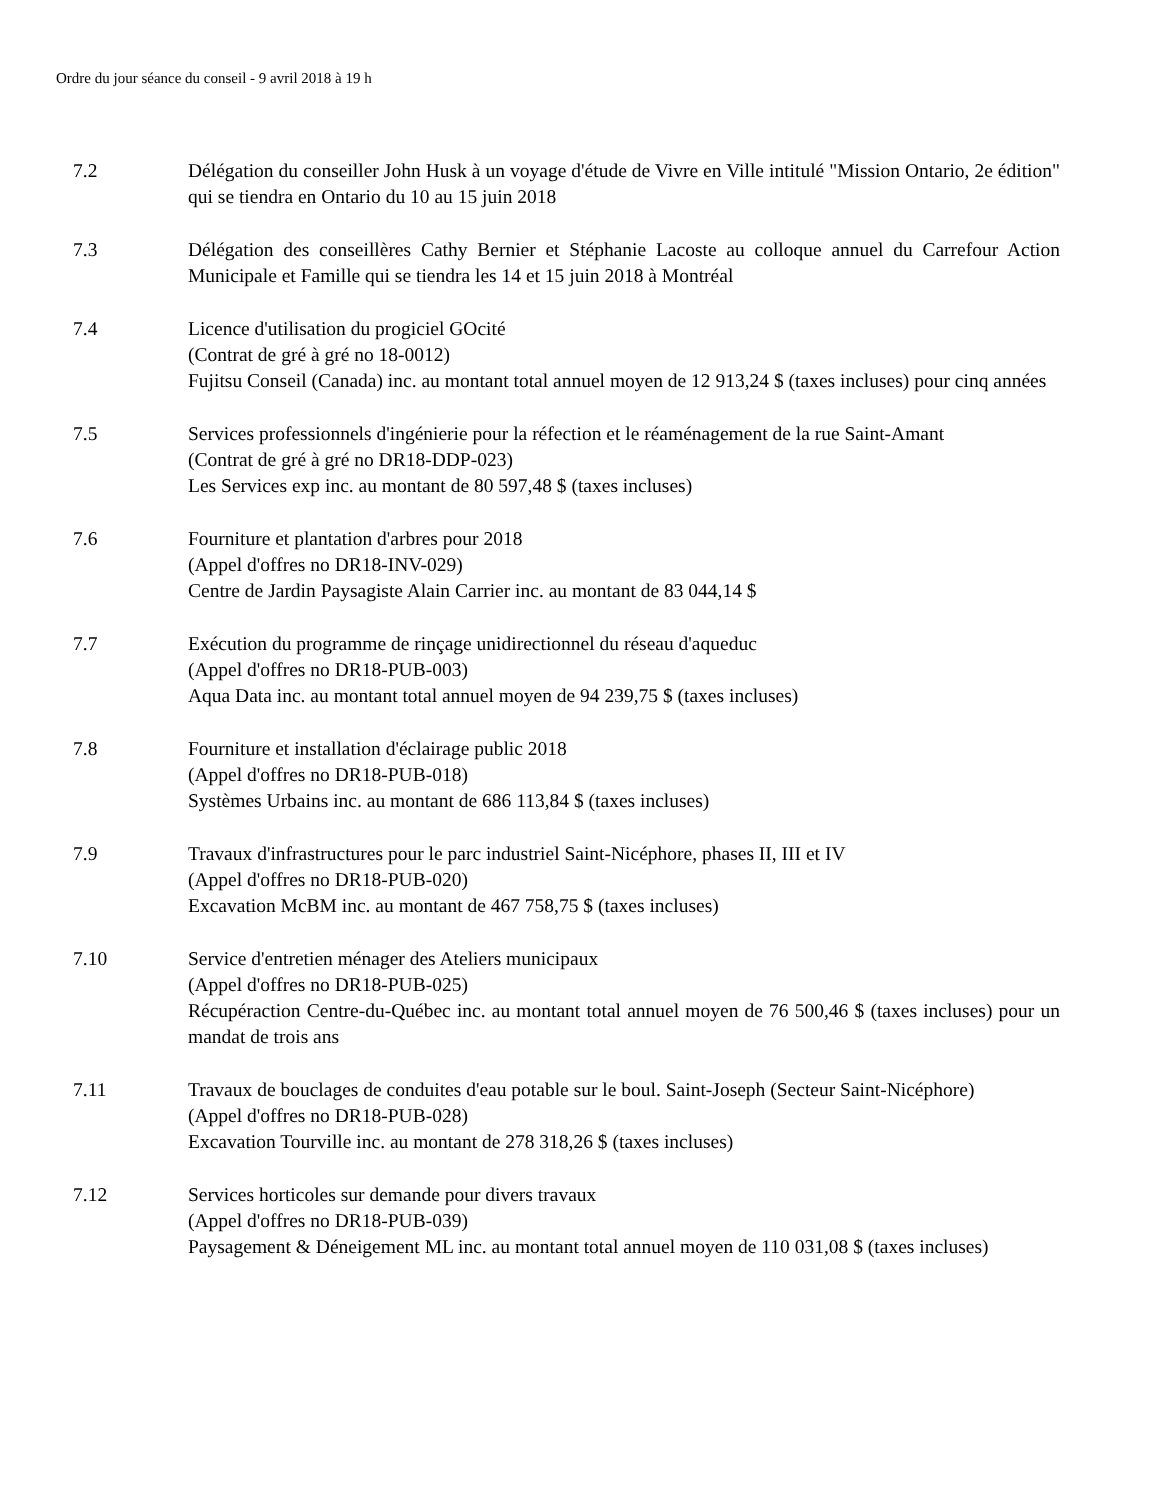Ordre du jour séance du conseil - 9 avril 2018 à 19 h
7.2 Délégation du conseiller John Husk à un voyage d'étude de Vivre en Ville intitulé "Mission Ontario, 2e édition" qui se tiendra en Ontario du 10 au 15 juin 2018
7.3 Délégation des conseillères Cathy Bernier et Stéphanie Lacoste au colloque annuel du Carrefour Action Municipale et Famille qui se tiendra les 14 et 15 juin 2018 à Montréal
7.4 Licence d'utilisation du progiciel GOcité
(Contrat de gré à gré no 18-0012)
Fujitsu Conseil (Canada) inc. au montant total annuel moyen de 12 913,24 $ (taxes incluses) pour cinq années
7.5 Services professionnels d'ingénierie pour la réfection et le réaménagement de la rue Saint-Amant
(Contrat de gré à gré no DR18-DDP-023)
Les Services exp inc. au montant de 80 597,48 $ (taxes incluses)
7.6 Fourniture et plantation d'arbres pour 2018
(Appel d'offres no DR18-INV-029)
Centre de Jardin Paysagiste Alain Carrier inc. au montant de 83 044,14 $
7.7 Exécution du programme de rinçage unidirectionnel du réseau d'aqueduc
(Appel d'offres no DR18-PUB-003)
Aqua Data inc. au montant total annuel moyen de 94 239,75 $ (taxes incluses)
7.8 Fourniture et installation d'éclairage public 2018
(Appel d'offres no DR18-PUB-018)
Systèmes Urbains inc. au montant de 686 113,84 $ (taxes incluses)
7.9 Travaux d'infrastructures pour le parc industriel Saint-Nicéphore, phases II, III et IV
(Appel d'offres no DR18-PUB-020)
Excavation McBM inc. au montant de 467 758,75 $ (taxes incluses)
7.10 Service d'entretien ménager des Ateliers municipaux
(Appel d'offres no DR18-PUB-025)
Récupéraction Centre-du-Québec inc. au montant total annuel moyen de 76 500,46 $ (taxes incluses) pour un mandat de trois ans
7.11 Travaux de bouclages de conduites d'eau potable sur le boul. Saint-Joseph (Secteur Saint-Nicéphore)
(Appel d'offres no DR18-PUB-028)
Excavation Tourville inc. au montant de 278 318,26 $ (taxes incluses)
7.12 Services horticoles sur demande pour divers travaux
(Appel d'offres no DR18-PUB-039)
Paysagement & Déneigement ML inc. au montant total annuel moyen de 110 031,08 $ (taxes incluses)